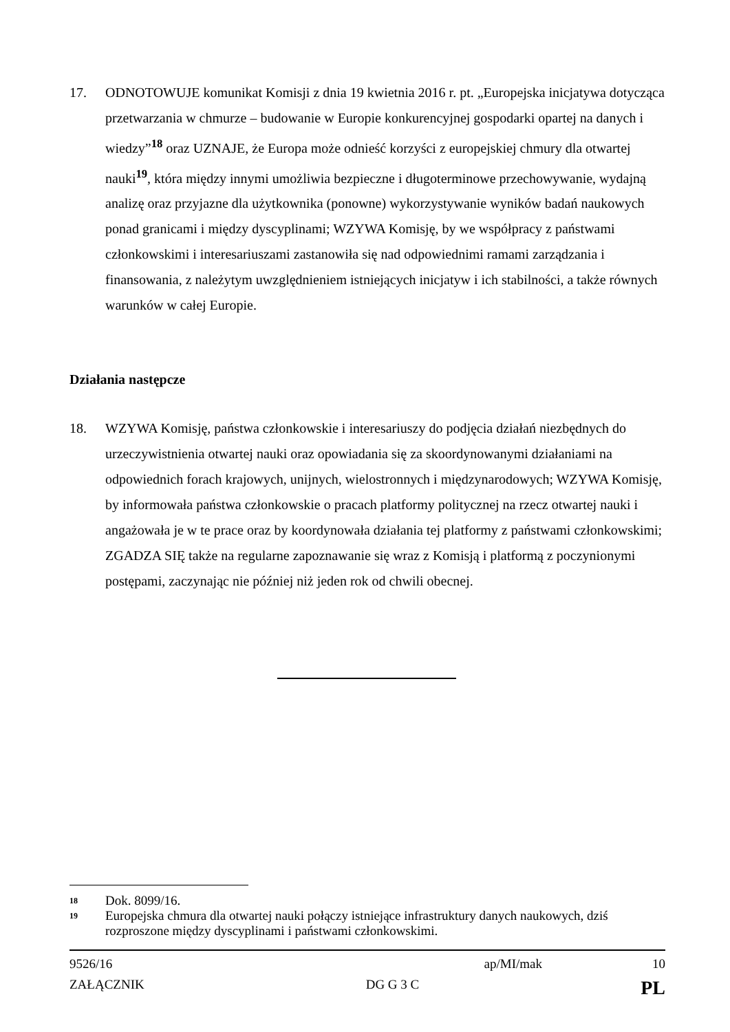17. ODNOTOWUJE komunikat Komisji z dnia 19 kwietnia 2016 r. pt. „Europejska inicjatywa dotycząca przetwarzania w chmurze – budowanie w Europie konkurencyjnej gospodarki opartej na danych i wiedzy”<sup>18</sup> oraz UZNAJE, że Europa może odnieść korzyści z europejskiej chmury dla otwartej nauki<sup>19</sup>, która między innymi umożliwia bezpieczne i długoterminowe przechowywanie, wydajną analizę oraz przyjazne dla użytkownika (ponowne) wykorzystywanie wyników badań naukowych ponad granicami i między dyscyplinami; WZYWA Komisję, by we współpracy z państwami członkowskimi i interesariuszami zastanowiła się nad odpowiednimi ramami zarządzania i finansowania, z należytym uwzględnieniem istniejących inicjatyw i ich stabilności, a także równych warunków w całej Europie.
Działania następcze
18. WZYWA Komisję, państwa członkowskie i interesariuszy do podjęcia działań niezbędnych do urzeczywistnienia otwartej nauki oraz opowiadania się za skoordynowanymi działaniami na odpowiednich forach krajowych, unijnych, wielostronnych i międzynarodowych; WZYWA Komisję, by informowała państwa członkowskie o pracach platformy politycznej na rzecz otwartej nauki i angażowała je w te prace oraz by koordynowała działania tej platformy z państwami członkowskimi; ZGADZA SIĘ także na regularne zapoznawanie się wraz z Komisją i platformą z poczynionymi postępami, zaczynając nie później niż jeden rok od chwili obecnej.
18 Dok. 8099/16.
19 Europejska chmura dla otwartej nauki połączy istniejące infrastruktury danych naukowych, dziś rozproszone między dyscyplinami i państwami członkowskimi.
9526/16 ap/MI/mak 10
ZAŁĄCZNIK DG G 3 C PL